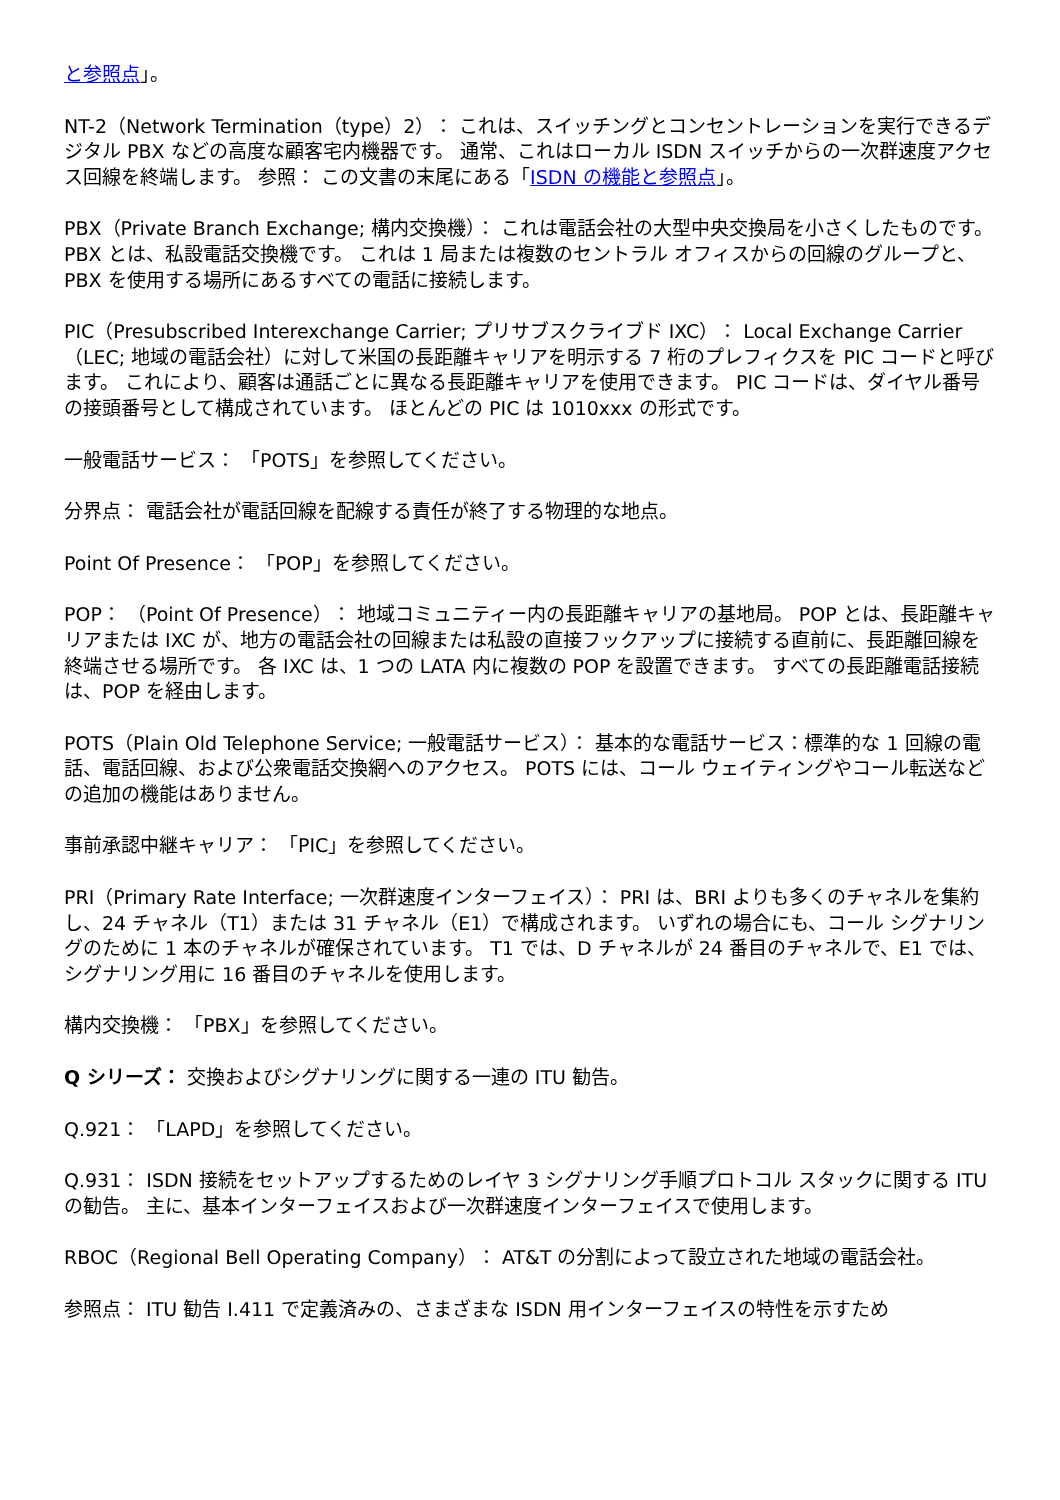と参照点」。
NT-2（Network Termination（type）2）： これは、スイッチングとコンセントレーションを実行できるデジタル PBX などの高度な顧客宅内機器です。 通常、これはローカル ISDN スイッチからの一次群速度アクセス回線を終端します。 参照： この文書の末尾にある「ISDN の機能と参照点」。
PBX（Private Branch Exchange; 構内交換機）： これは電話会社の大型中央交換局を小さくしたものです。 PBX とは、私設電話交換機です。 これは 1 局または複数のセントラル オフィスからの回線のグループと、PBX を使用する場所にあるすべての電話に接続します。
PIC（Presubscribed Interexchange Carrier; プリサブスクライブド IXC）： Local Exchange Carrier（LEC; 地域の電話会社）に対して米国の長距離キャリアを明示する 7 桁のプレフィクスを PIC コードと呼びます。 これにより、顧客は通話ごとに異なる長距離キャリアを使用できます。 PIC コードは、ダイヤル番号の接頭番号として構成されています。 ほとんどの PIC は 1010xxx の形式です。
一般電話サービス： 「POTS」を参照してください。
分界点： 電話会社が電話回線を配線する責任が終了する物理的な地点。
Point Of Presence： 「POP」を参照してください。
POP： （Point Of Presence）： 地域コミュニティー内の長距離キャリアの基地局。 POP とは、長距離キャリアまたは IXC が、地方の電話会社の回線または私設の直接フックアップに接続する直前に、長距離回線を終端させる場所です。 各 IXC は、1 つの LATA 内に複数の POP を設置できます。 すべての長距離電話接続は、POP を経由します。
POTS（Plain Old Telephone Service; 一般電話サービス）： 基本的な電話サービス：標準的な 1 回線の電話、電話回線、および公衆電話交換網へのアクセス。 POTS には、コール ウェイティングやコール転送などの追加の機能はありません。
事前承認中継キャリア： 「PIC」を参照してください。
PRI（Primary Rate Interface; 一次群速度インターフェイス）： PRI は、BRI よりも多くのチャネルを集約し、24 チャネル（T1）または 31 チャネル（E1）で構成されます。 いずれの場合にも、コール シグナリングのために 1 本のチャネルが確保されています。 T1 では、D チャネルが 24 番目のチャネルで、E1 では、シグナリング用に 16 番目のチャネルを使用します。
構内交換機： 「PBX」を参照してください。
Q シリーズ： 交換およびシグナリングに関する一連の ITU 勧告。
Q.921： 「LAPD」を参照してください。
Q.931： ISDN 接続をセットアップするためのレイヤ 3 シグナリング手順プロトコル スタックに関する ITU の勧告。 主に、基本インターフェイスおよび一次群速度インターフェイスで使用します。
RBOC（Regional Bell Operating Company）： AT&T の分割によって設立された地域の電話会社。
参照点： ITU 勧告 I.411 で定義済みの、さまざまな ISDN 用インターフェイスの特性を示すため